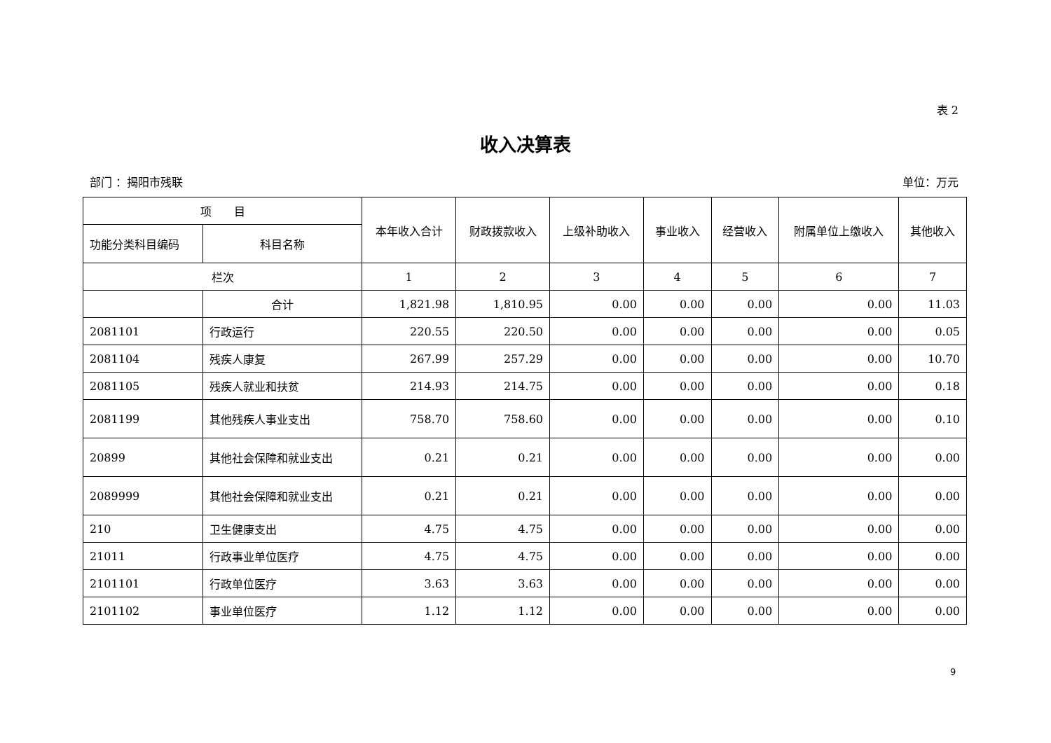表 2
收入决算表
部门 ：揭阳市残联 单位：万元
| 项 目 | | 本年收入合计 | 财政拨款收入 | 上级补助收入 | 事业收入 | 经营收入 | 附属单位上缴收入 | 其他收入 |
| --- | --- | --- | --- | --- | --- | --- | --- | --- |
| 功能分类科目编码 | 科目名称 | | | | | | | |
| 栏次 | | 1 | 2 | 3 | 4 | 5 | 6 | 7 |
| | 合计 | 1,821.98 | 1,810.95 | 0.00 | 0.00 | 0.00 | 0.00 | 11.03 |
| 2081101 | 行政运行 | 220.55 | 220.50 | 0.00 | 0.00 | 0.00 | 0.00 | 0.05 |
| 2081104 | 残疾人康复 | 267.99 | 257.29 | 0.00 | 0.00 | 0.00 | 0.00 | 10.70 |
| 2081105 | 残疾人就业和扶贫 | 214.93 | 214.75 | 0.00 | 0.00 | 0.00 | 0.00 | 0.18 |
| 2081199 | 其他残疾人事业支出 | 758.70 | 758.60 | 0.00 | 0.00 | 0.00 | 0.00 | 0.10 |
| 20899 | 其他社会保障和就业支出 | 0.21 | 0.21 | 0.00 | 0.00 | 0.00 | 0.00 | 0.00 |
| 2089999 | 其他社会保障和就业支出 | 0.21 | 0.21 | 0.00 | 0.00 | 0.00 | 0.00 | 0.00 |
| 210 | 卫生健康支出 | 4.75 | 4.75 | 0.00 | 0.00 | 0.00 | 0.00 | 0.00 |
| 21011 | 行政事业单位医疗 | 4.75 | 4.75 | 0.00 | 0.00 | 0.00 | 0.00 | 0.00 |
| 2101101 | 行政单位医疗 | 3.63 | 3.63 | 0.00 | 0.00 | 0.00 | 0.00 | 0.00 |
| 2101102 | 事业单位医疗 | 1.12 | 1.12 | 0.00 | 0.00 | 0.00 | 0.00 | 0.00 |
9